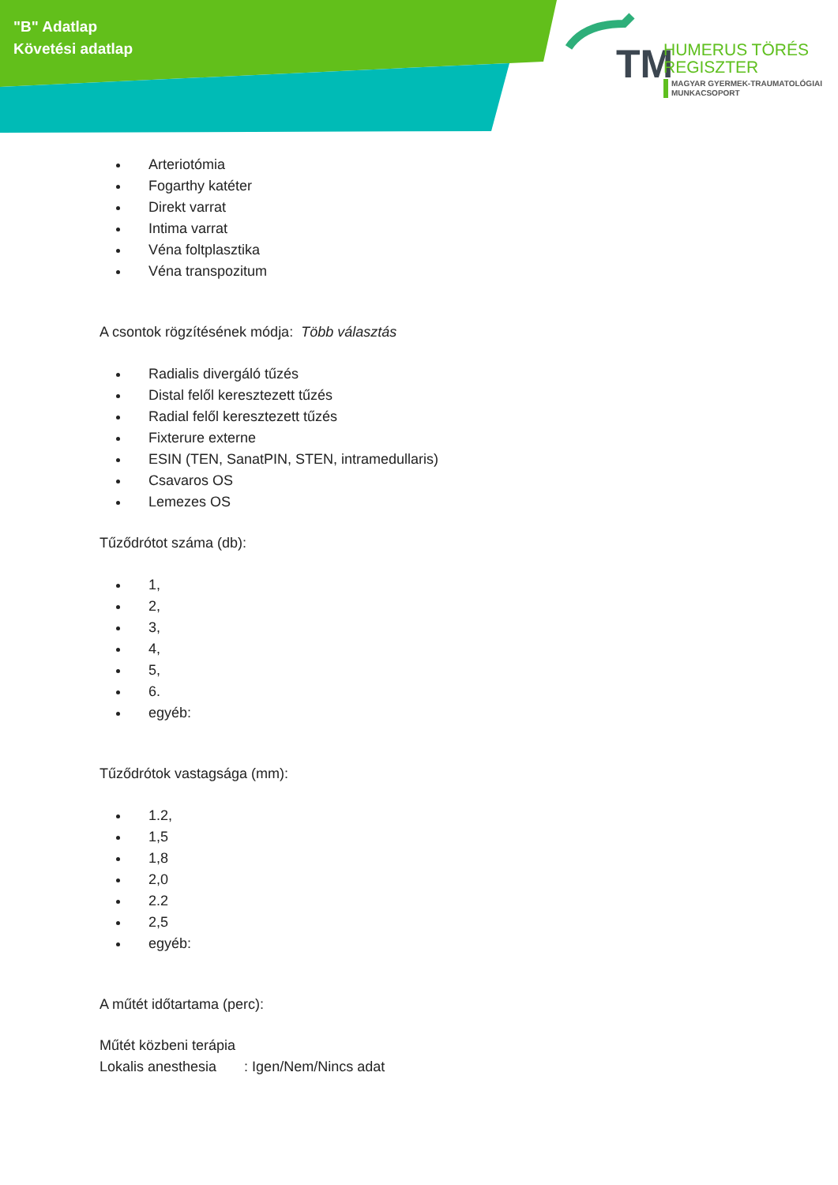"B" Adatlap
Követési adatlap
TM
HUMERUS TÖRÉS
REGISZTER
MAGYAR GYERMEK-TRAUMATOLÓGIAI
MUNKACSOPORT
Arteriotómia
Fogarthy katéter
Direkt varrat
Intima varrat
Véna foltplasztika
Véna transpozitum
A csontok rögzítésének módja: Több választás
Radialis divergáló tűzés
Distal felől keresztezett tűzés
Radial felől keresztezett tűzés
Fixterure externe
ESIN (TEN, SanatPIN, STEN, intramedullaris)
Csavaros OS
Lemezes OS
Tűződrótot száma (db):
1,
2,
3,
4,
5,
6.
egyéb:
Tűződrótok vastagsága (mm):
1.2,
1,5
1,8
2,0
2.2
2,5
egyéb:
A műtét időtartama (perc):
Műtét közbeni terápia
Lokalis anesthesia : Igen/Nem/Nincs adat